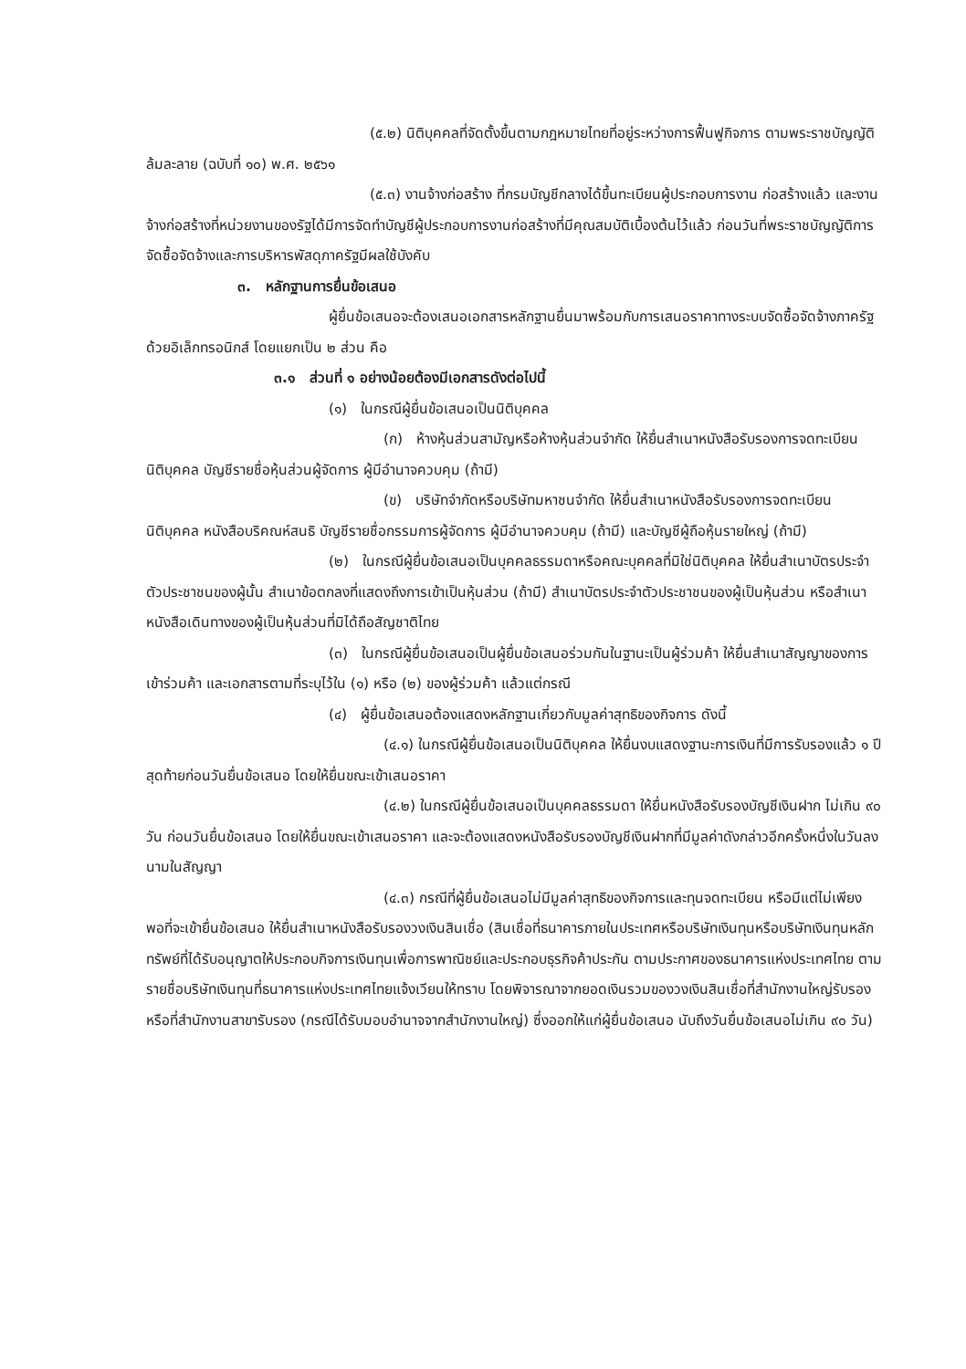(๕.๒) นิติบุคคลที่จัดตั้งขึ้นตามกฎหมายไทยที่อยู่ระหว่างการฟื้นฟูกิจการ ตามพระราชบัญญัติล้มละลาย (ฉบับที่ ๑๐) พ.ศ. ๒๕๖๑
(๕.๓) งานจ้างก่อสร้าง ที่กรมบัญชีกลางได้ขึ้นทะเบียนผู้ประกอบการงาน ก่อสร้างแล้ว และงานจ้างก่อสร้างที่หน่วยงานของรัฐได้มีการจัดทำบัญชีผู้ประกอบการงานก่อสร้างที่มีคุณสมบัติเบื้องต้นไว้แล้ว ก่อนวันที่พระราชบัญญัติการจัดซื้อจัดจ้างและการบริหารพัสดุภาครัฐมีผลใช้บังคับ
๓. หลักฐานการยื่นข้อเสนอ
ผู้ยื่นข้อเสนอจะต้องเสนอเอกสารหลักฐานยื่นมาพร้อมกับการเสนอราคาทางระบบจัดซื้อจัดจ้างภาครัฐด้วยอิเล็กทรอนิกส์ โดยแยกเป็น ๒ ส่วน คือ
๓.๑ ส่วนที่ ๑ อย่างน้อยต้องมีเอกสารดังต่อไปนี้
(๑) ในกรณีผู้ยื่นข้อเสนอเป็นนิติบุคคล
(ก) ห้างหุ้นส่วนสามัญหรือห้างหุ้นส่วนจำกัด ให้ยื่นสำเนาหนังสือรับรองการจดทะเบียนนิติบุคคล บัญชีรายชื่อหุ้นส่วนผู้จัดการ ผู้มีอำนาจควบคุม (ถ้ามี)
(ข) บริษัทจำกัดหรือบริษัทมหาชนจำกัด ให้ยื่นสำเนาหนังสือรับรองการจดทะเบียนนิติบุคคล หนังสือบริคณห์สนธิ บัญชีรายชื่อกรรมการผู้จัดการ ผู้มีอำนาจควบคุม (ถ้ามี) และบัญชีผู้ถือหุ้นรายใหญ่ (ถ้ามี)
(๒) ในกรณีผู้ยื่นข้อเสนอเป็นบุคคลธรรมดาหรือคณะบุคคลที่มิใช่นิติบุคคล ให้ยื่นสำเนาบัตรประจำตัวประชาชนของผู้นั้น สำเนาข้อตกลงที่แสดงถึงการเข้าเป็นหุ้นส่วน (ถ้ามี) สำเนาบัตรประจำตัวประชาชนของผู้เป็นหุ้นส่วน หรือสำเนาหนังสือเดินทางของผู้เป็นหุ้นส่วนที่มิได้ถือสัญชาติไทย
(๓) ในกรณีผู้ยื่นข้อเสนอเป็นผู้ยื่นข้อเสนอร่วมกันในฐานะเป็นผู้ร่วมค้า ให้ยื่นสำเนาสัญญาของการเข้าร่วมค้า และเอกสารตามที่ระบุไว้ใน (๑) หรือ (๒) ของผู้ร่วมค้า แล้วแต่กรณี
(๔) ผู้ยื่นข้อเสนอต้องแสดงหลักฐานเกี่ยวกับมูลค่าสุทธิของกิจการ ดังนี้
(๔.๑) ในกรณีผู้ยื่นข้อเสนอเป็นนิติบุคคล ให้ยื่นงบแสดงฐานะการเงินที่มีการรับรองแล้ว ๑ ปีสุดท้ายก่อนวันยื่นข้อเสนอ โดยให้ยื่นขณะเข้าเสนอราคา
(๔.๒) ในกรณีผู้ยื่นข้อเสนอเป็นบุคคลธรรมดา ให้ยื่นหนังสือรับรองบัญชีเงินฝาก ไม่เกิน ๙๐ วัน ก่อนวันยื่นข้อเสนอ โดยให้ยื่นขณะเข้าเสนอราคา และจะต้องแสดงหนังสือรับรองบัญชีเงินฝากที่มีมูลค่าดังกล่าวอีกครั้งหนึ่งในวันลงนามในสัญญา
(๔.๓) กรณีที่ผู้ยื่นข้อเสนอไม่มีมูลค่าสุทธิของกิจการและทุนจดทะเบียน หรือมีแต่ไม่เพียงพอที่จะเข้ายื่นข้อเสนอ ให้ยื่นสำเนาหนังสือรับรองวงเงินสินเชื่อ (สินเชื่อที่ธนาคารภายในประเทศหรือบริษัทเงินทุนหรือบริษัทเงินทุนหลักทรัพย์ที่ได้รับอนุญาตให้ประกอบกิจการเงินทุนเพื่อการพาณิชย์และประกอบธุรกิจค้าประกัน ตามประกาศของธนาคารแห่งประเทศไทย ตามรายชื่อบริษัทเงินทุนที่ธนาคารแห่งประเทศไทยแจ้งเวียนให้ทราบ โดยพิจารณาจากยอดเงินรวมของวงเงินสินเชื่อที่สำนักงานใหญ่รับรองหรือที่สำนักงานสาขารับรอง (กรณีได้รับมอบอำนาจจากสำนักงานใหญ่) ซึ่งออกให้แก่ผู้ยื่นข้อเสนอ นับถึงวันยื่นข้อเสนอไม่เกิน ๙๐ วัน)